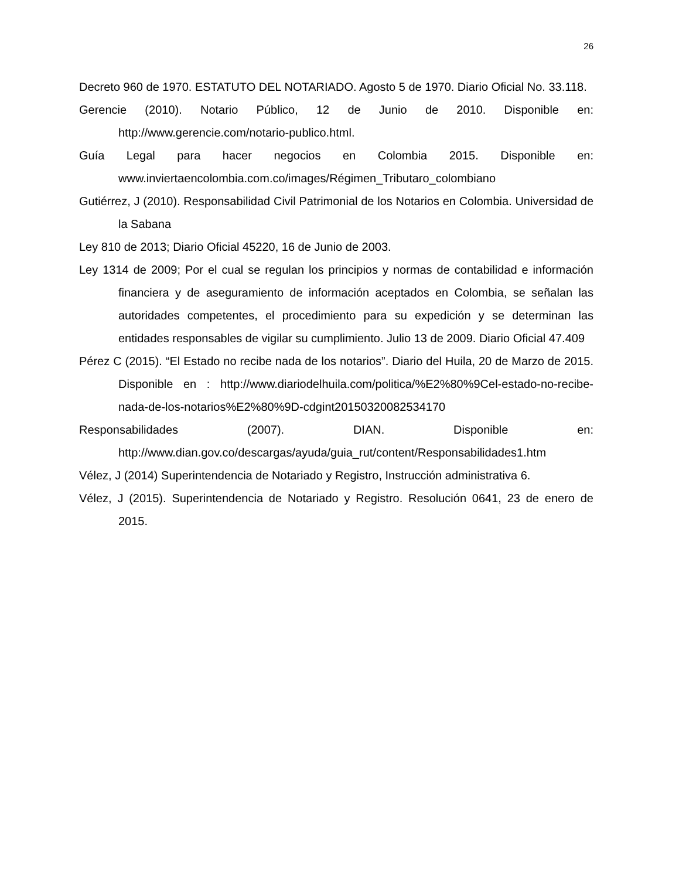26
Decreto 960 de 1970. ESTATUTO DEL NOTARIADO. Agosto 5 de 1970. Diario Oficial No. 33.118.
Gerencie (2010). Notario Público, 12 de Junio de 2010. Disponible en: http://www.gerencie.com/notario-publico.html.
Guía Legal para hacer negocios en Colombia 2015. Disponible en: www.inviertaencolombia.com.co/images/Régimen_Tributaro_colombiano
Gutiérrez, J (2010). Responsabilidad Civil Patrimonial de los Notarios en Colombia. Universidad de la Sabana
Ley 810 de 2013; Diario Oficial 45220, 16 de Junio de 2003.
Ley 1314 de 2009; Por el cual se regulan los principios y normas de contabilidad e información financiera y de aseguramiento de información aceptados en Colombia, se señalan las autoridades competentes, el procedimiento para su expedición y se determinan las entidades responsables de vigilar su cumplimiento. Julio 13 de 2009. Diario Oficial 47.409
Pérez C (2015). “El Estado no recibe nada de los notarios”. Diario del Huila, 20 de Marzo de 2015. Disponible en : http://www.diariodelhuila.com/politica/%E2%80%9Cel-estado-no-recibe-nada-de-los-notarios%E2%80%9D-cdgint20150320082534170
Responsabilidades (2007). DIAN. Disponible en: http://www.dian.gov.co/descargas/ayuda/guia_rut/content/Responsabilidades1.htm
Vélez, J (2014) Superintendencia de Notariado y Registro, Instrucción administrativa 6.
Vélez, J (2015). Superintendencia de Notariado y Registro. Resolución 0641, 23 de enero de 2015.